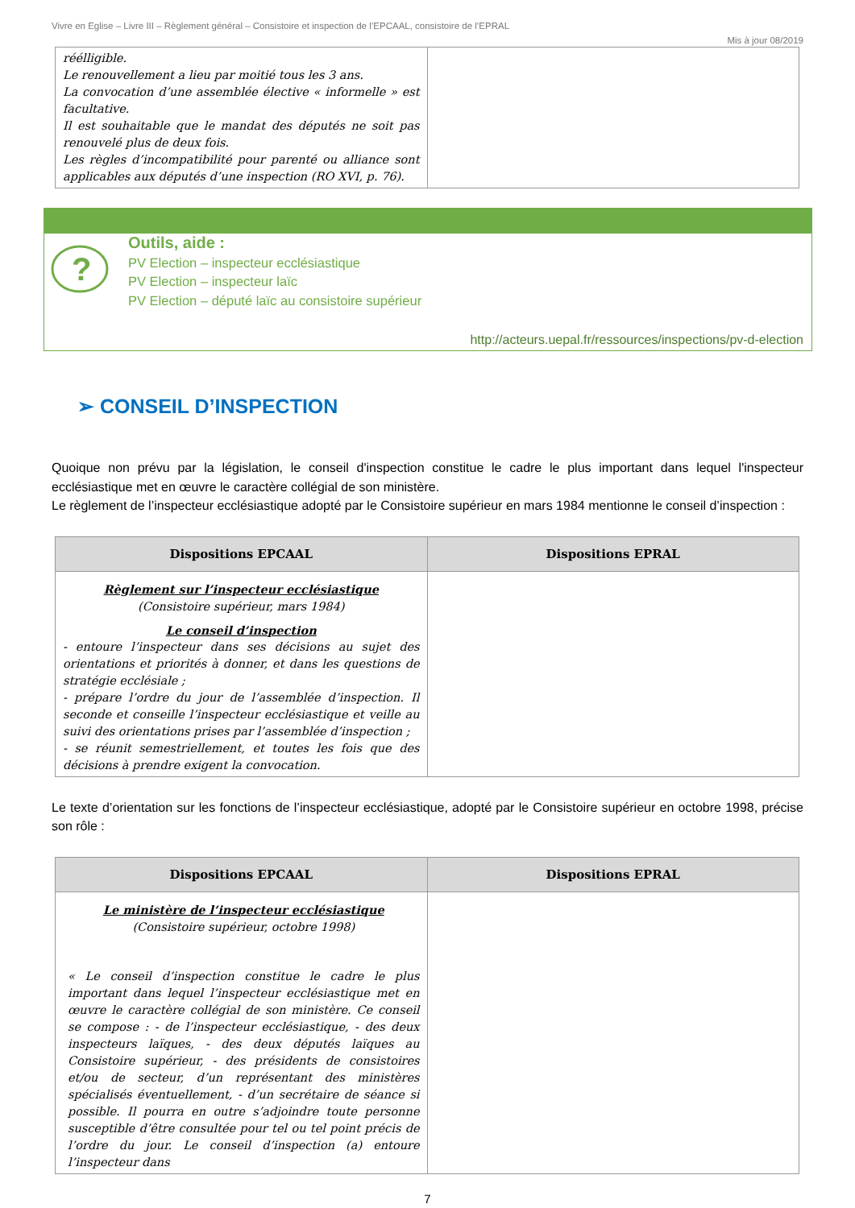Vivre en Eglise – Livre III – Règlement général – Consistoire et inspection de l’EPCAAL, consistoire de l’EPRAL
Mis à jour 08/2019
| réélligible. Le renouvellement a lieu par moitié tous les 3 ans. La convocation d’une assemblée élective « informelle » est facultative. Il est souhaitable que le mandat des députés ne soit pas renouvelé plus de deux fois. Les règles d’incompatibilité pour parenté ou alliance sont applicables aux députés d’une inspection (RO XVI, p. 76). | |
?
Outils, aide :
PV Election – inspecteur ecclésiastique
PV Election – inspecteur laïc
PV Election – député laïc au consistoire supérieur
http://acteurs.uepal.fr/ressources/inspections/pv-d-election
➢ CONSEIL D’INSPECTION
Quoique non prévu par la législation, le conseil d'inspection constitue le cadre le plus important dans lequel l'inspecteur ecclésiastique met en œuvre le caractère collégial de son ministère.
Le règlement de l’inspecteur ecclésiastique adopté par le Consistoire supérieur en mars 1984 mentionne le conseil d’inspection :
| Dispositions EPCAAL | Dispositions EPRAL |
| --- | --- |
| Règlement sur l’inspecteur ecclésiastique (Consistoire supérieur, mars 1984) Le conseil d’inspection - entoure l’inspecteur dans ses décisions au sujet des orientations et priorités à donner, et dans les questions de stratégie ecclésiale ; - prépare l’ordre du jour de l’assemblée d’inspection. Il seconde et conseille l’inspecteur ecclésiastique et veille au suivi des orientations prises par l’assemblée d’inspection ; - se réunit semestriellement, et toutes les fois que des décisions à prendre exigent la convocation. | |
Le texte d’orientation sur les fonctions de l’inspecteur ecclésiastique, adopté par le Consistoire supérieur en octobre 1998, précise son rôle :
| Dispositions EPCAAL | Dispositions EPRAL |
| --- | --- |
| Le ministère de l’inspecteur ecclésiastique (Consistoire supérieur, octobre 1998) « Le conseil d’inspection constitue le cadre le plus important dans lequel l’inspecteur ecclésiastique met en œuvre le caractère collégial de son ministère. Ce conseil se compose : - de l’inspecteur ecclésiastique, - des deux inspecteurs laïques, - des deux députés laïques au Consistoire supérieur, - des présidents de consistoires et/ou de secteur, d’un représentant des ministères spécialisés éventuellement, - d’un secrétaire de séance si possible. Il pourra en outre s’adjoindre toute personne susceptible d’être consultée pour tel ou tel point précis de l’ordre du jour. Le conseil d’inspection (a) entoure l’inspecteur dans | |
7